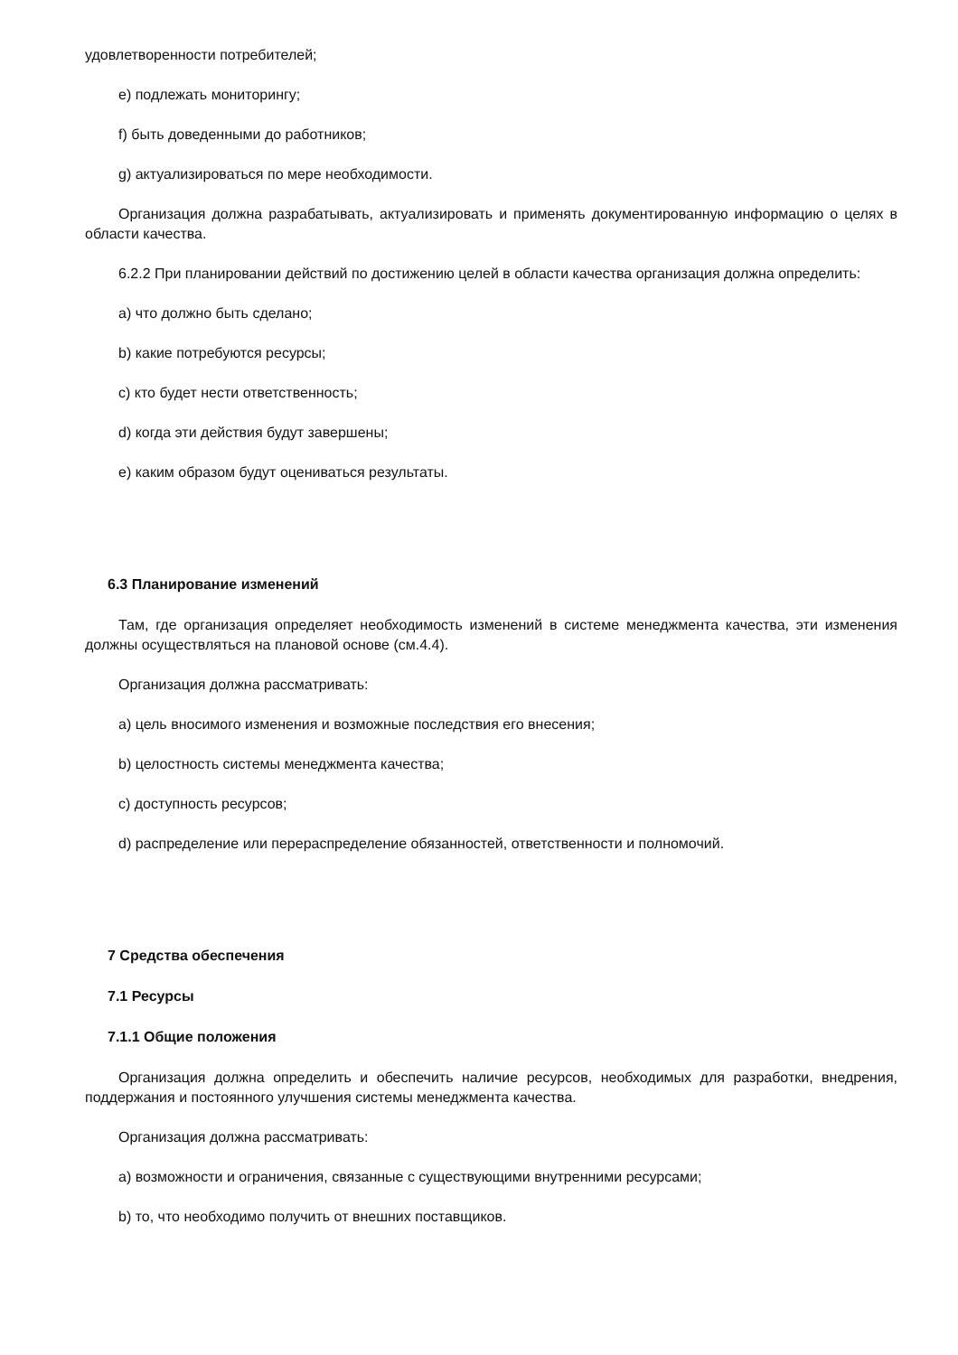удовлетворенности потребителей;
e) подлежать мониторингу;
f) быть доведенными до работников;
g) актуализироваться по мере необходимости.
Организация должна разрабатывать, актуализировать и применять документированную информацию о целях в области качества.
6.2.2 При планировании действий по достижению целей в области качества организация должна определить:
a) что должно быть сделано;
b) какие потребуются ресурсы;
c) кто будет нести ответственность;
d) когда эти действия будут завершены;
e) каким образом будут оцениваться результаты.
6.3 Планирование изменений
Там, где организация определяет необходимость изменений в системе менеджмента качества, эти изменения должны осуществляться на плановой основе (см.4.4).
Организация должна рассматривать:
a) цель вносимого изменения и возможные последствия его внесения;
b) целостность системы менеджмента качества;
c) доступность ресурсов;
d) распределение или перераспределение обязанностей, ответственности и полномочий.
7 Средства обеспечения
7.1 Ресурсы
7.1.1 Общие положения
Организация должна определить и обеспечить наличие ресурсов, необходимых для разработки, внедрения, поддержания и постоянного улучшения системы менеджмента качества.
Организация должна рассматривать:
a) возможности и ограничения, связанные с существующими внутренними ресурсами;
b) то, что необходимо получить от внешних поставщиков.